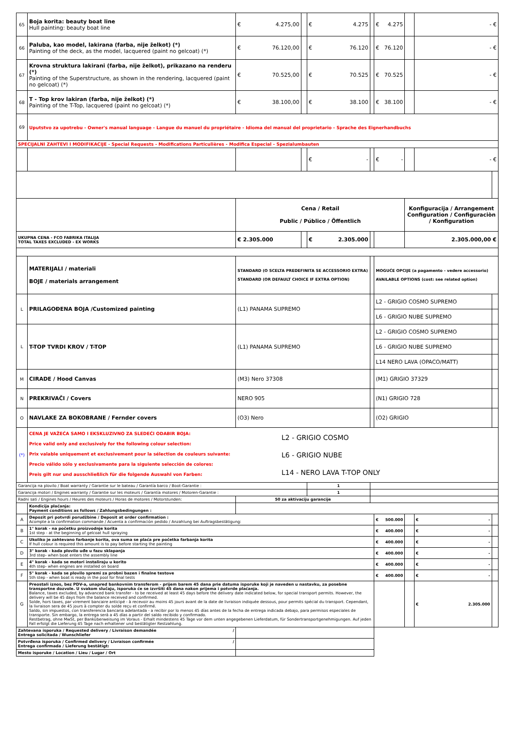| 65 | Boja korita: beauty boat line Hull painting: beauty boat line | € 4.275,00 | | € 4.275 | | € 4.275 | | - € | |
| 66 | Paluba, kao model, lakirana (farba, nije želkot) (*) Painting of the deck, as the model, lacquered (paint no gelcoat) (*) | € 76.120,00 | | € 76.120 | | € 76.120 | | - € | |
| 67 | Krovna struktura lakirani (farba, nije želkot), prikazano na renderu (*) Painting of the Superstructure, as shown in the rendering, lacquered (paint no gelcoat) (*) | € 70.525,00 | | € 70.525 | | € 70.525 | | - € | |
| 68 | T - Top krov lakiran (farba, nije želkot) (*) Painting of the T-Top, lacquered (paint no gelcoat) (*) | € 38.100,00 | | € 38.100 | | € 38.100 | | - € | |
| 69 | Uputstvo za upotrebu - Owner's manual language - Langue du manuel du propriétaire - Idioma del manual del proprietario - Sprache des Eignerhandbuchs | | | | | | | | |
| SPECIJALNI ZAHTEVI I MODIFIKACIJE - Special Requests - Modifications Particulières - Modifica Especial - Spezialumbauten | | | | | | | | | |
| | | | | € - | | € - | | - € | |
| | | Cena / Retail Public / Público / Öffentlich | | | | | Konfiguracija / Arrangement Configuration / Configuraciòn / Konfiguration | | |
| UKUPNA CENA - FCO FABRIKA ITALIJA TOTAL TAXES EXCLUDED - EX WORKS | | € 2.305.000 | | € 2.305.000 | | | 2.305.000,00 € | | |
| | MATERIJALI / materiali BOJE / materials arrangement | STANDARD (O SCELTA PREDEFINITA SE ACCESSORIO EXTRA) STANDARD (OR DEFAULT CHOICE IF EXTRA OPTION) | | | | MOGUĆE OPCIJE (a pagamento - vedere accessorio) AVAILABLE OPTIONS (cost: see related option) | | | |
| L | PRILAGOĐENA BOJA /Customized painting | (L1) PANAMA SUPREMO | | | | L2 - GRIGIO COSMO SUPREMO | | | |
| | | | | | | L6 - GRIGIO NUBE SUPREMO | | | |
| L | T-TOP TVRDI KROV / T-TOP | (L1) PANAMA SUPREMO | | | | L2 - GRIGIO COSMO SUPREMO | | | |
| | | | | | | L6 - GRIGIO NUBE SUPREMO | | | |
| | | | | | | L14 NERO LAVA (OPACO/MATT) | | | |
| M | CIRADE / Hood Canvas | (M3) Nero 37308 | | | | (M1) GRIGIO 37329 | | | |
| N | PREKRIVAČI / Covers | NERO 905 | | | | (N1) GRIGIO 728 | | | |
| O | NAVLAKE ZA BOKOBRANE / Fernder covers | (O3) Nero | | | | (O2) GRIGIO | | | |
| (*) | CENA JE VAŽEĆA SAMO I EKSKLUZIVNO ZA SLEDEĆI ODABIR BOJA: Price valid only and exclusively for the following colour selection: Prix valable uniquement et exclusivement pour la sélection de couleurs suivante: Precio válido sólo y exclusivamente para la siguiente selección de colores: Preis gilt nur und ausschließlich für die folgende Auswahl von Farben: L2 - GRIGIO COSMO L6 - GRIGIO NUBE L14 - NERO LAVA T-TOP ONLY | | | | | | | | |
| Garancija na plovilo / Boat warranty / Garantie sur le bateau / Garantía barco / Boot-Garantie : | | | | 1 | | | | | |
| Garancija motori / Engines warranty / Garantie sur les moteurs / Garantía motores / Motoren-Garantie : | | | | 1 | | | | | |
| Radni sati / Engines hours / Heures des moteurs / Horas de motores / Motorstunden: | | 50 za aktivaciju garancije | | | | | | | |
| | Kondicija plaćanja: Payment conditions as follows / Zahlungsbedingungen : | | | | | | | | |
| A | Depozit pri potvrdi porudžbine / Deposit at order confirmation : Acompte a la confirmation commande / Acuenta a confirmaciòn pedido / Anzahlung bei Auftragsbestätigung: | | | | | € 500.000 | | € - | |
| B | 1° korak - na početku proizvodnje korita 1st step - at the beginning of gelcoat hull spraying | | | | | € 400.000 | | € - | |
| C | Ukoliko je zahtevano farbanje korita, ova suma se plaća pre početka farbanja korita If hull colour is required this amount is to pay before starting the painting | | | | | € 400.000 | | € - | |
| D | 3° korak - kada plovilo uđe u fazu sklapanja 3rd step- when boat enters the assembly line | | | | | € 400.000 | | € - | |
| E | 4° korak - kada se motori instaliraju u korito 4th step- when engines are installed on board | | | | | € 400.000 | | € - | |
| F | 5° korak - kada se plovilo spremi za probni bazen i finalne testove 5th step - when boat is ready in the pool for final tests | | | | | € 400.000 | | € - | |
| G | Preostali iznos, bez PDV-a, unapred bankovnim transferom - prijem barem 45 dana prie datuma isporuke koji je naveden u nastavku, za posebne transportne dozvole. U svakom slučaju, isporuka će se izvršiti 45 dana nakon prijema i potvrde plaćanja. Balance, taxes excluded, by advanced bank transfer - to be received at least 45 days before the delivery date indicated below, for special transport permits. However, the delivery will be 45 days from the balance received and confirmed. Solde, hors taxes, par virement bancaire anticipé - à recevoir au moins 45 jours avant de la date de livraison indiquée dessous, pour permits spécial du transport. Cependant, la livraison sera de 45 jours à compter du solde reçu et confirmé. Saldo, sin impuestos, con transferencia bancaria adelantada - a recibir por lo menos 45 días antes de la fecha de entrega indicada debajo, para permisos especiales de transporte. Sin embargo, la entrega será a 45 días a partir del saldo recibido y confirmado. Restbetrag, ohne MwSt, per Banküberweisung im Voraus - Erhalt mindestens 45 Tage vor dem unten angegebenen Lieferdatum, für Sondertransportgenehmigungen. Auf jeden Fall erfolgt die Lieferung 45 Tage nach erhaltener und bestätigter Restzahlung. | | | | | | | € 2.305.000 | |
| Zahtevana isporuka / Requested delivery / Livraison demandée / Entrega solicitada / Wunschliefer | | | | | | | | | |
| Potvrđena isporuka / Confirmed delivery / Livraison confirmée / Entrega confirmada / Lieferung bestätigt: | | | | | | | | | |
| Mesto isporuke / Location / Lieu / Lugar / Ort | | | | | | | | | |